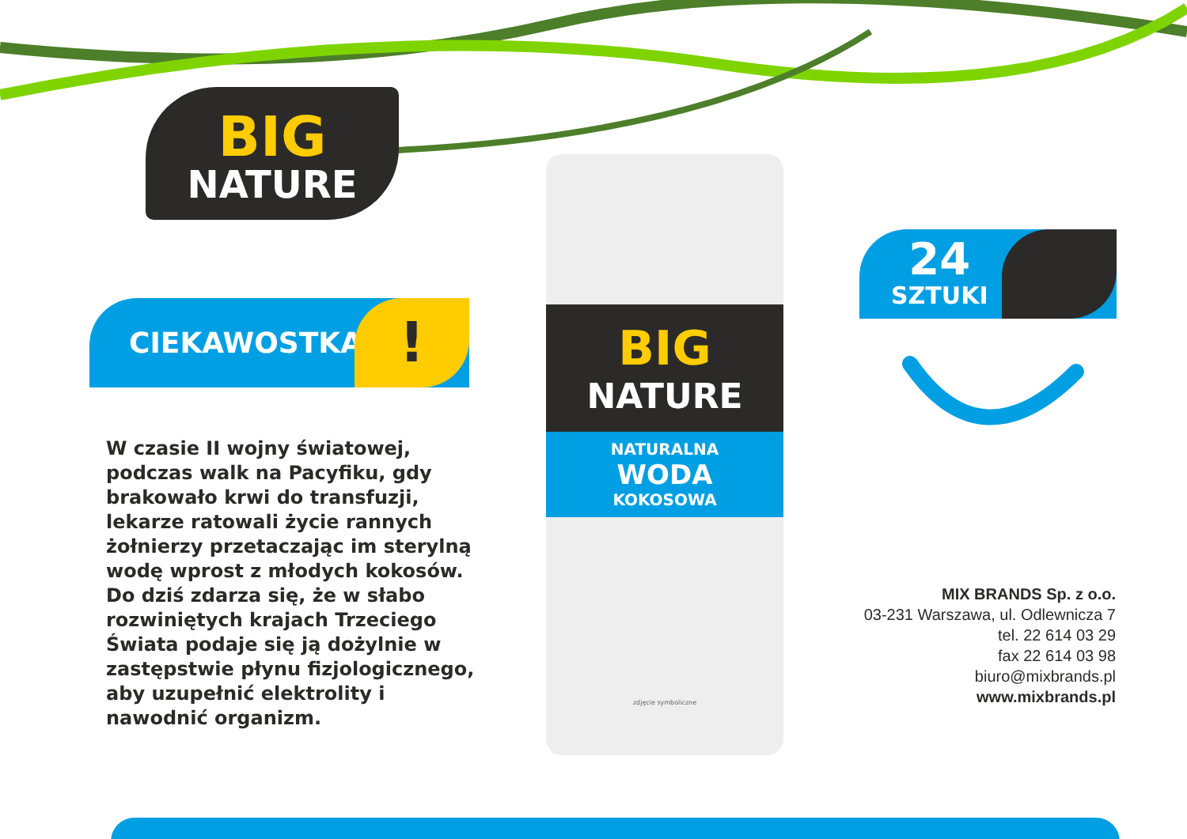BIG
NATURE
CIEKAWOSTKA
!
W czasie II wojny światowej, podczas walk na Pacyfiku, gdy brakowało krwi do transfuzji, lekarze ratowali życie rannych żołnierzy przetaczając im sterylną wodę wprost z młodych kokosów. Do dziś zdarza się, że w słabo rozwiniętych krajach Trzeciego Świata podaje się ją dożylnie w zastępstwie płynu fizjologicznego, aby uzupełnić elektrolity i nawodnić organizm.
BIG
NATURE
NATURALNA
WODA
KOKOSOWA
zdjęcie symboliczne
24
SZTUKI
MIX BRANDS Sp. z o.o.
03-231 Warszawa, ul. Odlewnicza 7
tel. 22 614 03 29
fax 22 614 03 98
biuro@mixbrands.pl
www.mixbrands.pl